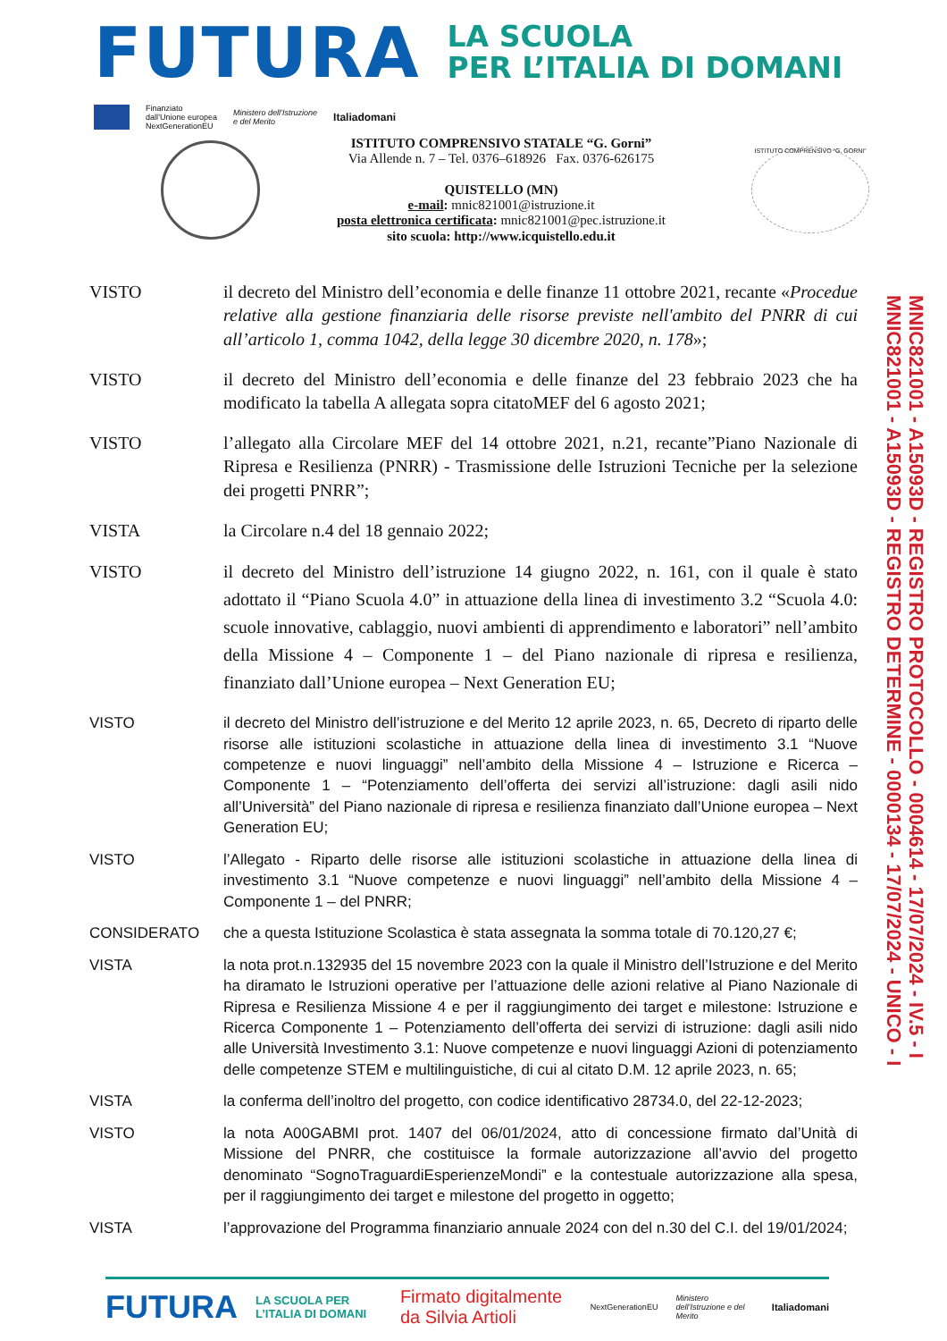FUTURA
LA SCUOLA
PER L’ITALIA DI DOMANI
Finanziato
dall’Unione europea
NextGenerationEU Ministero dell’Istruzione
e del Merito Italiadomani
ISTITUTO COMPRENSIVO STATALE “G. Gorni”
Via Allende n. 7 – Tel. 0376–618926 Fax. 0376-626175
QUISTELLO (MN)
e-mail: mnic821001@istruzione.it
posta elettronica certificata: mnic821001@pec.istruzione.it
sito scuola: http://www.icquistello.edu.it
ISTITUTO COMPRENSIVO “G. GORNI”
VISTO il decreto del Ministro dell’economia e delle finanze 11 ottobre 2021, recante «Procedue relative alla gestione finanziaria delle risorse previste nell'ambito del PNRR di cui all’articolo 1, comma 1042, della legge 30 dicembre 2020, n. 178»;
VISTO il decreto del Ministro dell’economia e delle finanze del 23 febbraio 2023 che ha modificato la tabella A allegata sopra citatoMEF del 6 agosto 2021;
VISTO l’allegato alla Circolare MEF del 14 ottobre 2021, n.21, recante”Piano Nazionale di Ripresa e Resilienza (PNRR) - Trasmissione delle Istruzioni Tecniche per la selezione dei progetti PNRR”;
VISTA la Circolare n.4 del 18 gennaio 2022;
VISTO il decreto del Ministro dell’istruzione 14 giugno 2022, n. 161, con il quale è stato adottato il “Piano Scuola 4.0” in attuazione della linea di investimento 3.2 “Scuola 4.0: scuole innovative, cablaggio, nuovi ambienti di apprendimento e laboratori” nell’ambito della Missione 4 – Componente 1 – del Piano nazionale di ripresa e resilienza, finanziato dall’Unione europea – Next Generation EU;
VISTO il decreto del Ministro dell’istruzione e del Merito 12 aprile 2023, n. 65, Decreto di riparto delle risorse alle istituzioni scolastiche in attuazione della linea di investimento 3.1 “Nuove competenze e nuovi linguaggi” nell’ambito della Missione 4 – Istruzione e Ricerca – Componente 1 – “Potenziamento dell’offerta dei servizi all’istruzione: dagli asili nido all’Università” del Piano nazionale di ripresa e resilienza finanziato dall’Unione europea – Next Generation EU;
VISTO l’Allegato - Riparto delle risorse alle istituzioni scolastiche in attuazione della linea di investimento 3.1 “Nuove competenze e nuovi linguaggi” nell’ambito della Missione 4 – Componente 1 – del PNRR;
CONSIDERATO che a questa Istituzione Scolastica è stata assegnata la somma totale di 70.120,27 €;
VISTA la nota prot.n.132935 del 15 novembre 2023 con la quale il Ministro dell’Istruzione e del Merito ha diramato le Istruzioni operative per l’attuazione delle azioni relative al Piano Nazionale di Ripresa e Resilienza Missione 4 e per il raggiungimento dei target e milestone: Istruzione e Ricerca Componente 1 – Potenziamento dell’offerta dei servizi di istruzione: dagli asili nido alle Università Investimento 3.1: Nuove competenze e nuovi linguaggi Azioni di potenziamento delle competenze STEM e multilinguistiche, di cui al citato D.M. 12 aprile 2023, n. 65;
VISTA la conferma dell’inoltro del progetto, con codice identificativo 28734.0, del 22-12-2023;
VISTO la nota A00GABMI prot. 1407 del 06/01/2024, atto di concessione firmato dal’Unità di Missione del PNRR, che costituisce la formale autorizzazione all’avvio del progetto denominato “SognoTraguardiEsperienzeMondi” e la contestuale autorizzazione alla spesa, per il raggiungimento dei target e milestone del progetto in oggetto;
VISTA l’approvazione del Programma finanziario annuale 2024 con del n.30 del C.I. del 19/01/2024;
MNIC821001 - A15093D - REGISTRO PROTOCOLLO - 0004614 - 17/07/2024 - IV.5 - I
MNIC821001 - A15093D - REGISTRO DETERMINE - 0000134 - 17/07/2024 - UNICO - I
FUTURA LA SCUOLA PER L’ITALIA DI DOMANI Firmato digitalmente da Silvia Artioli NextGenerationEU Ministero dell’Istruzione e del Merito Italiadomani